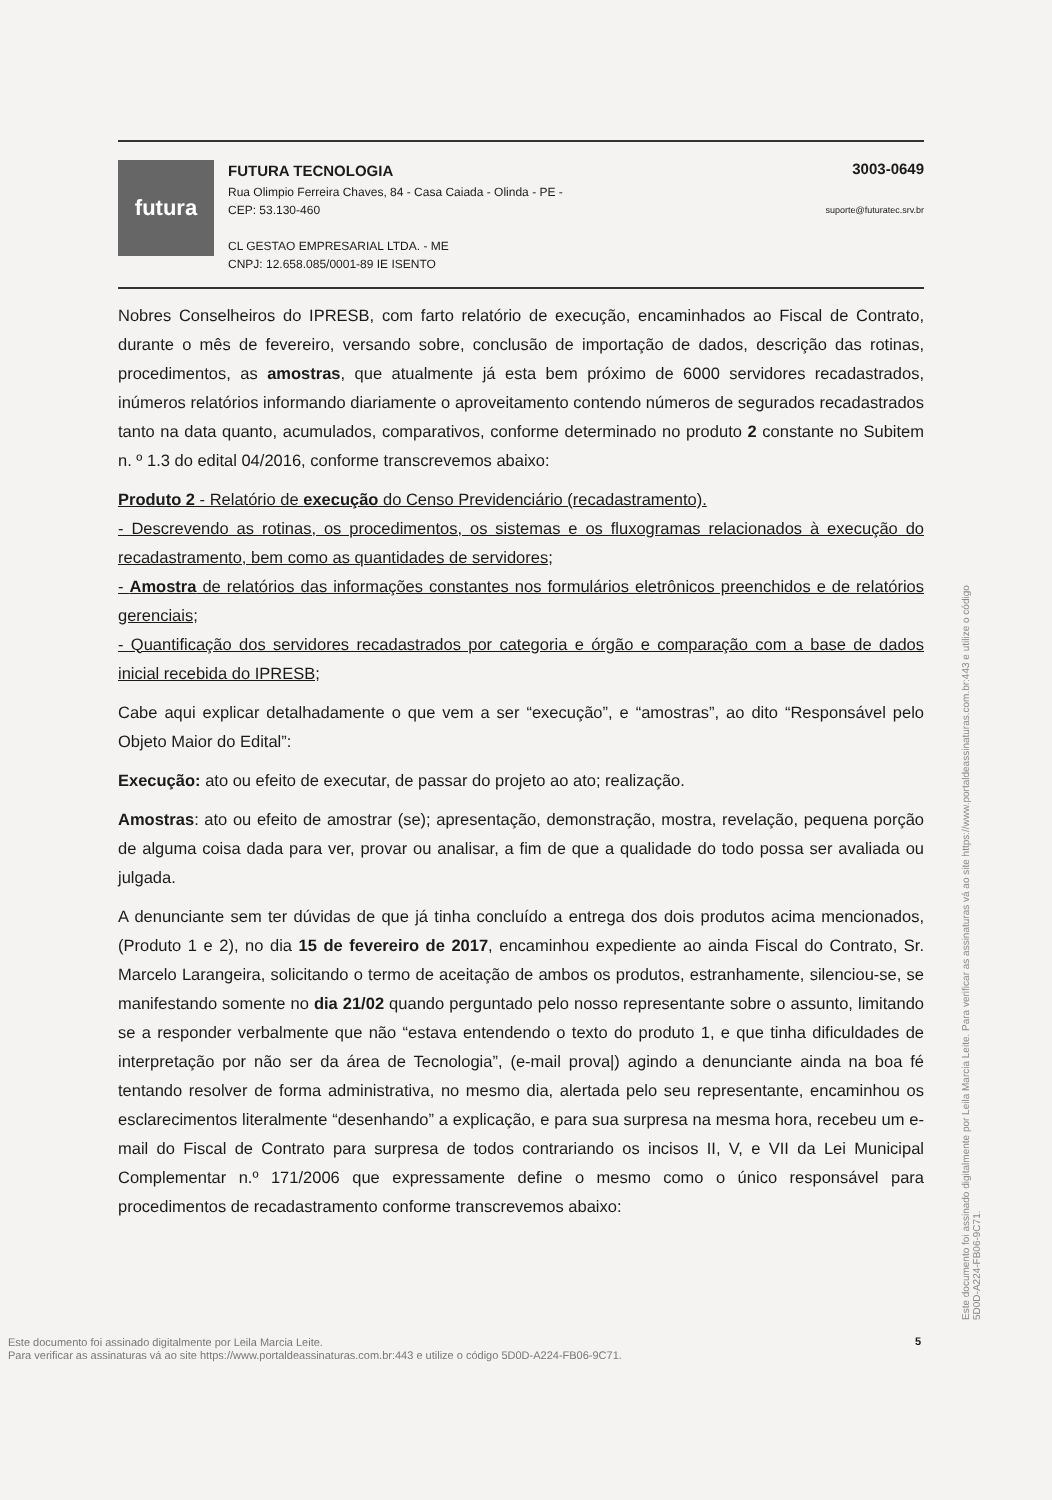futura
FUTURA TECNOLOGIA
Rua Olimpio Ferreira Chaves, 84 - Casa Caiada - Olinda - PE -
CEP: 53.130-460
CL GESTAO EMPRESARIAL LTDA. - ME
CNPJ: 12.658.085/0001-89 IE ISENTO
3003-0649
suporte@futuratec.srv.br
Nobres Conselheiros do IPRESB, com farto relatório de execução, encaminhados ao Fiscal de Contrato, durante o mês de fevereiro, versando sobre, conclusão de importação de dados, descrição das rotinas, procedimentos, as amostras, que atualmente já esta bem próximo de 6000 servidores recadastrados, inúmeros relatórios informando diariamente o aproveitamento contendo números de segurados recadastrados tanto na data quanto, acumulados, comparativos, conforme determinado no produto 2 constante no Subitem n. º 1.3 do edital 04/2016, conforme transcrevemos abaixo:
Produto 2 - Relatório de execução do Censo Previdenciário (recadastramento).
- Descrevendo as rotinas, os procedimentos, os sistemas e os fluxogramas relacionados à execução do recadastramento, bem como as quantidades de servidores;
- Amostra de relatórios das informações constantes nos formulários eletrônicos preenchidos e de relatórios gerenciais;
- Quantificação dos servidores recadastrados por categoria e órgão e comparação com a base de dados inicial recebida do IPRESB;
Cabe aqui explicar detalhadamente o que vem a ser “execução”, e “amostras”, ao dito “Responsável pelo Objeto Maior do Edital”:
Execução: ato ou efeito de executar, de passar do projeto ao ato; realização.
Amostras: ato ou efeito de amostrar (se); apresentação, demonstração, mostra, revelação, pequena porção de alguma coisa dada para ver, provar ou analisar, a fim de que a qualidade do todo possa ser avaliada ou julgada.
A denunciante sem ter dúvidas de que já tinha concluído a entrega dos dois produtos acima mencionados, (Produto 1 e 2), no dia 15 de fevereiro de 2017, encaminhou expediente ao ainda Fiscal do Contrato, Sr. Marcelo Larangeira, solicitando o termo de aceitação de ambos os produtos, estranhamente, silenciou-se, se manifestando somente no dia 21/02 quando perguntado pelo nosso representante sobre o assunto, limitando se a responder verbalmente que não “estava entendendo o texto do produto 1, e que tinha dificuldades de interpretação por não ser da área de Tecnologia”, (e-mail prova|) agindo a denunciante ainda na boa fé tentando resolver de forma administrativa, no mesmo dia, alertada pelo seu representante, encaminhou os esclarecimentos literalmente “desenhando” a explicação, e para sua surpresa na mesma hora, recebeu um e-mail do Fiscal de Contrato para surpresa de todos contrariando os incisos II, V, e VII da Lei Municipal Complementar n.º 171/2006 que expressamente define o mesmo como o único responsável para procedimentos de recadastramento conforme transcrevemos abaixo:
Este documento foi assinado digitalmente por Leila Marcia Leite. Para verificar as assinaturas vá ao site https://www.portaldeassinaturas.com.br:443 e utilize o código 5D0D-A224-FB06-9C71.
Este documento foi assinado digitalmente por Leila Marcia Leite.
Para verificar as assinaturas vá ao site https://www.portaldeassinaturas.com.br:443 e utilize o código 5D0D-A224-FB06-9C71.
5